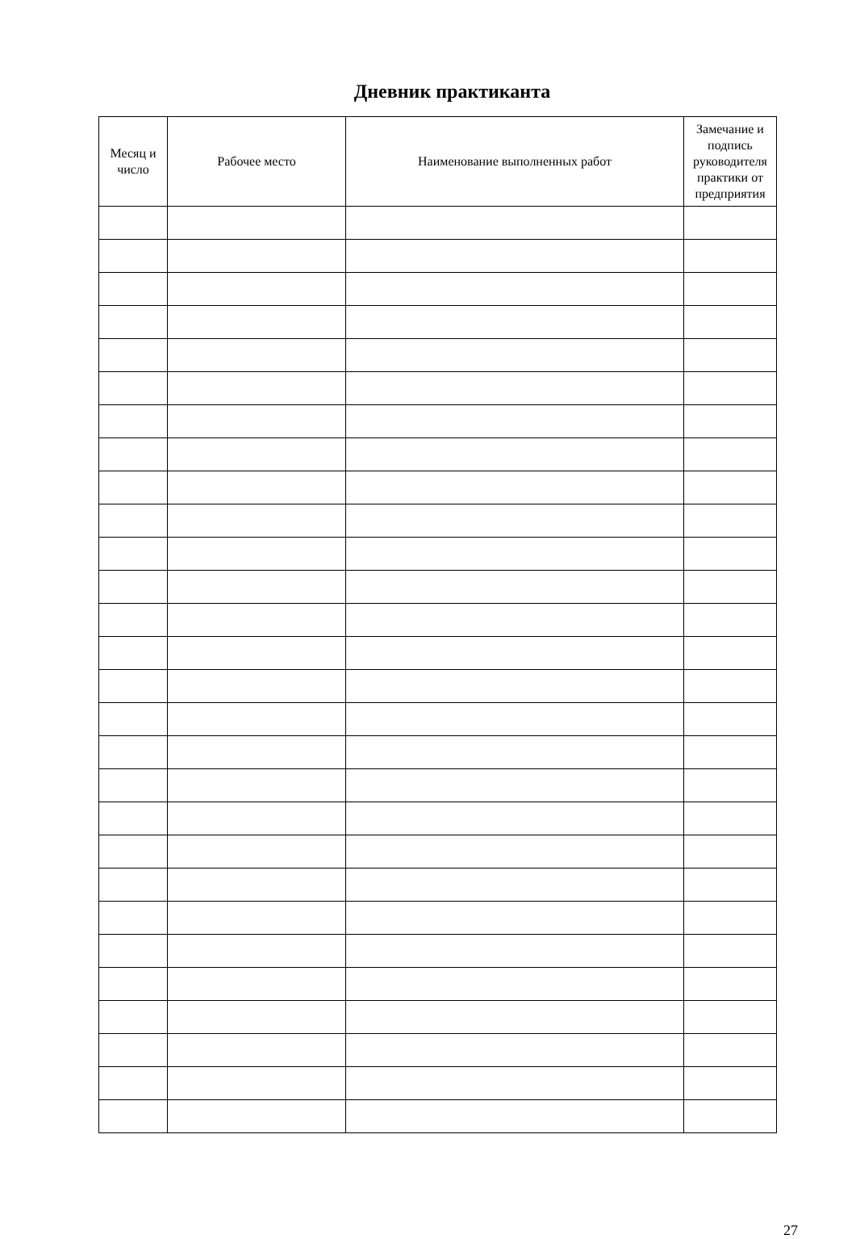Дневник практиканта
| Месяц и число | Рабочее место | Наименование выполненных работ | Замечание и подпись руководителя практики от предприятия |
| --- | --- | --- | --- |
27